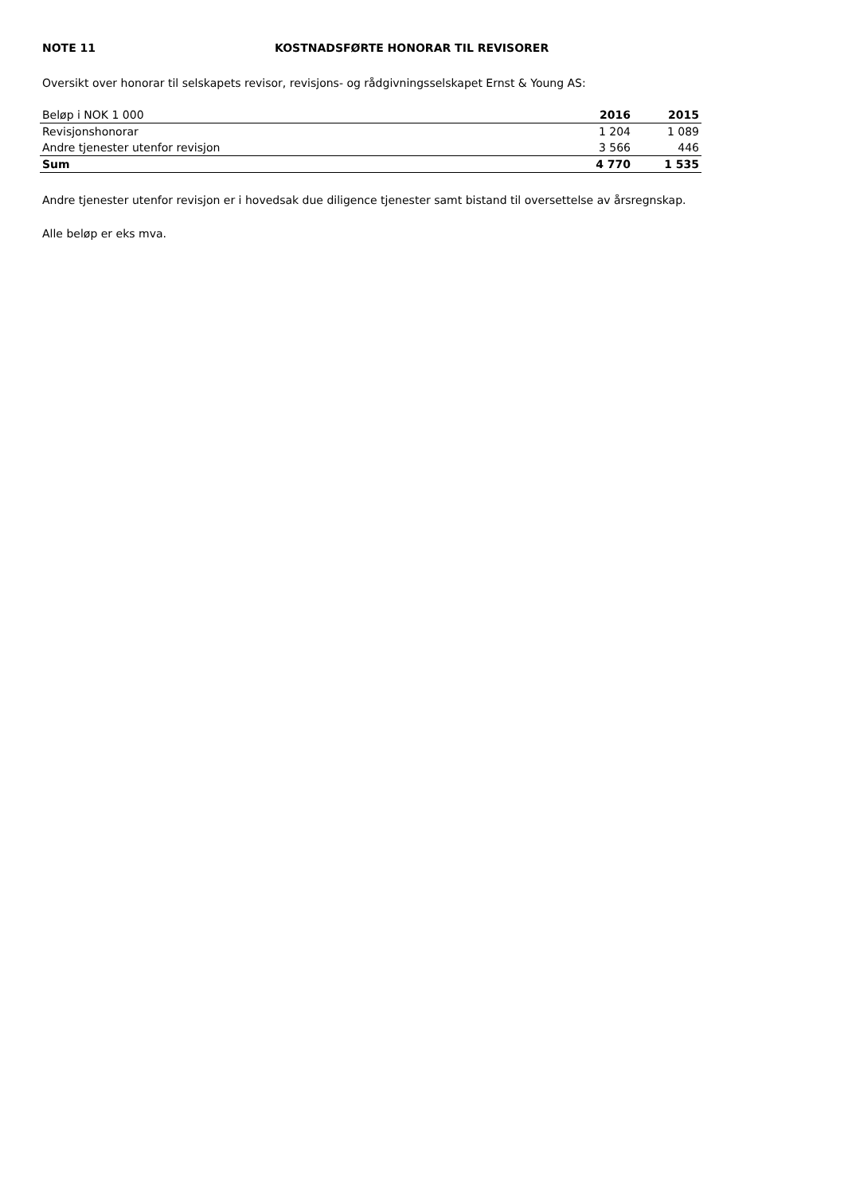NOTE 11 KOSTNADSFØRTE HONORAR TIL REVISORER
Oversikt over honorar til selskapets revisor, revisjons- og rådgivningsselskapet Ernst & Young AS:
| Beløp i NOK 1 000 | 2016 | 2015 |
| --- | --- | --- |
| Revisjonshonorar | 1 204 | 1 089 |
| Andre tjenester utenfor revisjon | 3 566 | 446 |
| Sum | 4 770 | 1 535 |
Andre tjenester utenfor revisjon er i hovedsak due diligence tjenester samt bistand til oversettelse av årsregnskap.
Alle beløp er eks mva.